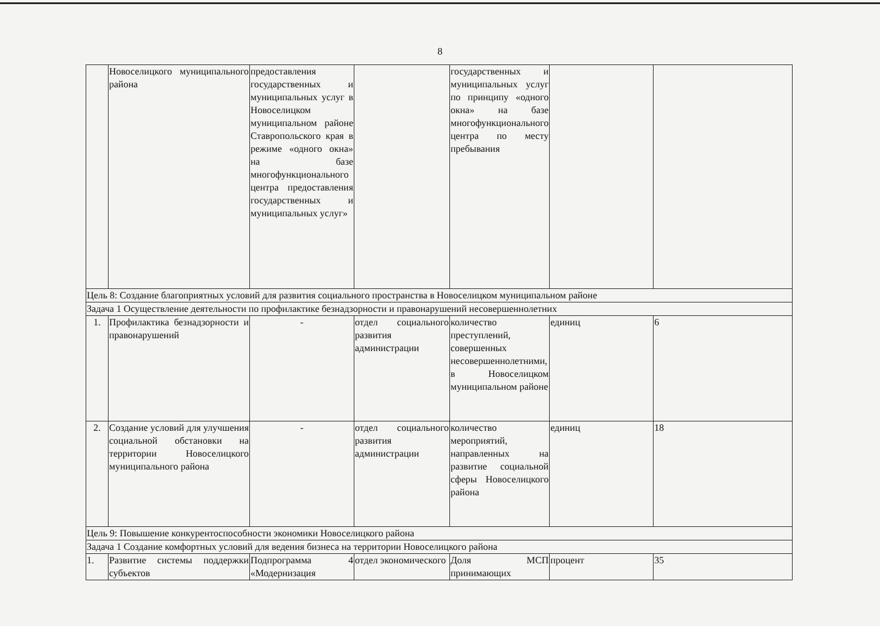8
| | Новоселицкого муниципального района | предоставления государственных и муниципальных услуг в Новоселицком муниципальном районе Ставропольского края в режиме «одного окна» на базе многофункционального центра предоставления государственных и муниципальных услуг» | | государственных и муниципальных услуг по принципу «одного окна» на базе многофункционального центра по месту пребывания | | |
| Цель 8: Создание благоприятных условий для развития социального пространства в Новоселицком муниципальном районе | | | | | | |
| Задача 1 Осуществление деятельности по профилактике безнадзорности и правонарушений несовершеннолетних | | | | | | |
| 1. | Профилактика безнадзорности и правонарушений | - | отдел социального развития администрации | количество преступлений, совершенных несовершеннолетними, в Новоселицком муниципальном районе | единиц | 6 |
| 2. | Создание условий для улучшения социальной обстановки на территории Новоселицкого муниципального района | - | отдел социального развития администрации | количество мероприятий, направленных на развитие социальной сферы Новоселицкого района | единиц | 18 |
| Цель 9: Повышение конкурентоспособности экономики Новоселицкого района | | | | | | |
| Задача 1 Создание комфортных условий для ведения бизнеса на территории Новоселицкого района | | | | | | |
| 1. | Развитие системы поддержки субъектов | Подпрограмма 4 «Модернизация | отдел экономического | Доля МСП принимающих | процент | 35 |